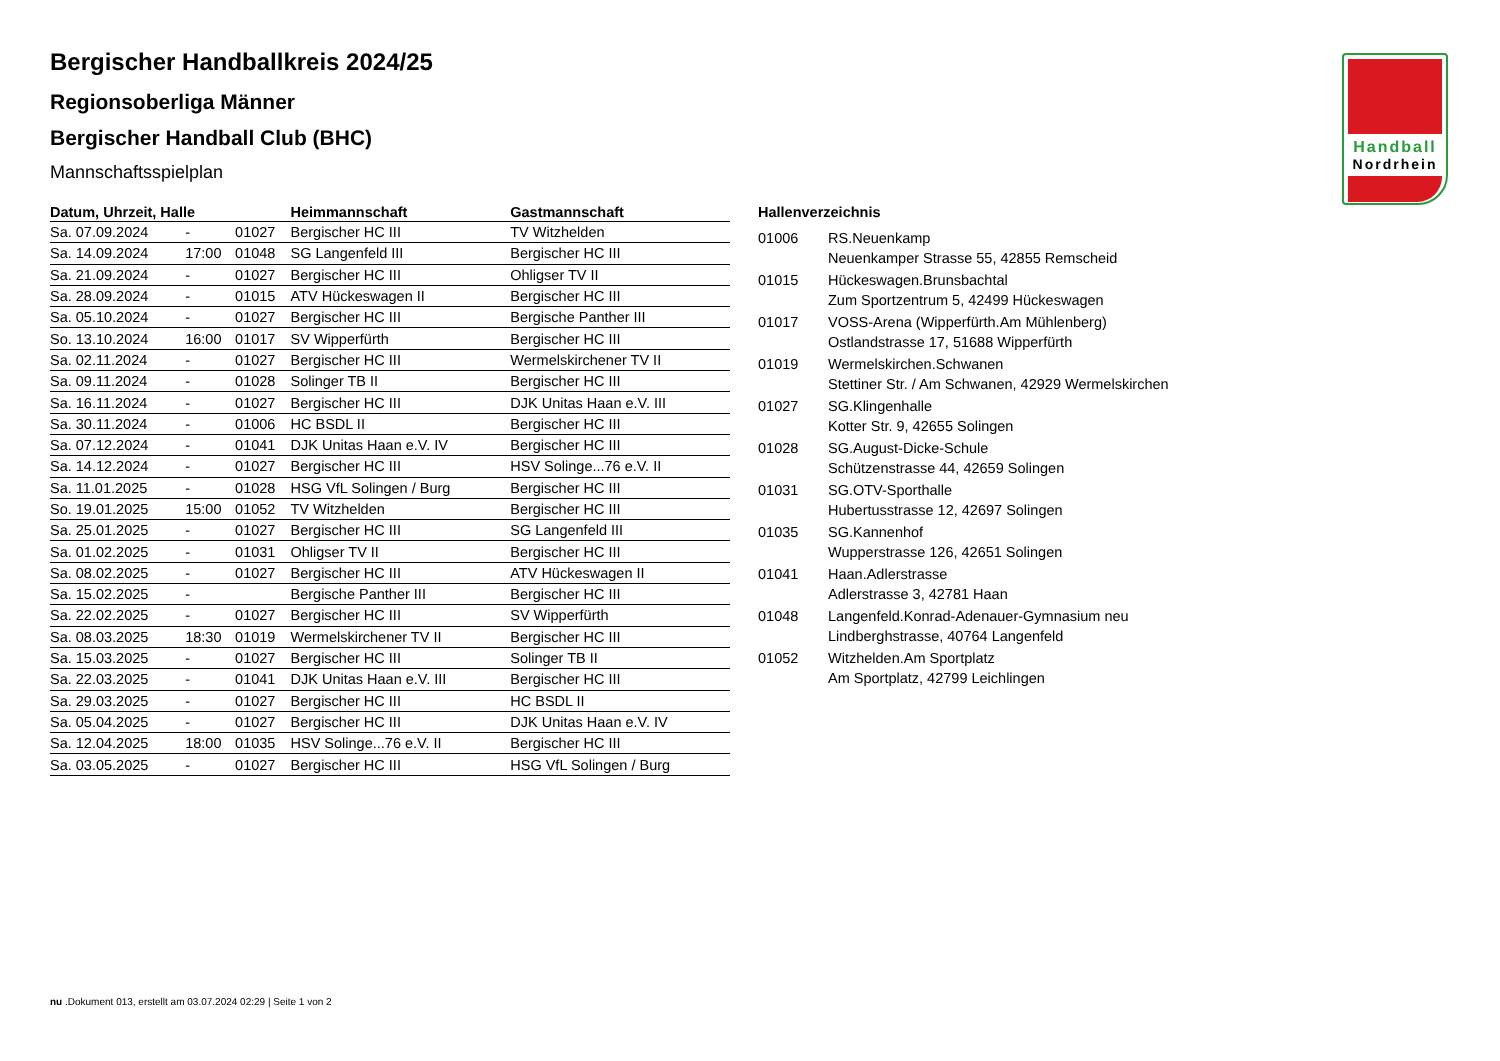Handball
Nordrhein
Bergischer Handballkreis 2024/25
Regionsoberliga Männer
Bergischer Handball Club (BHC)
Mannschaftsspielplan
| Datum, Uhrzeit, Halle | | | Heimmannschaft | Gastmannschaft |
| --- | --- | --- | --- | --- |
| Sa. 07.09.2024 | - | 01027 | Bergischer HC III | TV Witzhelden |
| Sa. 14.09.2024 | 17:00 | 01048 | SG Langenfeld III | Bergischer HC III |
| Sa. 21.09.2024 | - | 01027 | Bergischer HC III | Ohligser TV II |
| Sa. 28.09.2024 | - | 01015 | ATV Hückeswagen II | Bergischer HC III |
| Sa. 05.10.2024 | - | 01027 | Bergischer HC III | Bergische Panther III |
| So. 13.10.2024 | 16:00 | 01017 | SV Wipperfürth | Bergischer HC III |
| Sa. 02.11.2024 | - | 01027 | Bergischer HC III | Wermelskirchener TV II |
| Sa. 09.11.2024 | - | 01028 | Solinger TB II | Bergischer HC III |
| Sa. 16.11.2024 | - | 01027 | Bergischer HC III | DJK Unitas Haan e.V. III |
| Sa. 30.11.2024 | - | 01006 | HC BSDL II | Bergischer HC III |
| Sa. 07.12.2024 | - | 01041 | DJK Unitas Haan e.V. IV | Bergischer HC III |
| Sa. 14.12.2024 | - | 01027 | Bergischer HC III | HSV Solinge...76 e.V. II |
| Sa. 11.01.2025 | - | 01028 | HSG VfL Solingen / Burg | Bergischer HC III |
| So. 19.01.2025 | 15:00 | 01052 | TV Witzhelden | Bergischer HC III |
| Sa. 25.01.2025 | - | 01027 | Bergischer HC III | SG Langenfeld III |
| Sa. 01.02.2025 | - | 01031 | Ohligser TV II | Bergischer HC III |
| Sa. 08.02.2025 | - | 01027 | Bergischer HC III | ATV Hückeswagen II |
| Sa. 15.02.2025 | - | | Bergische Panther III | Bergischer HC III |
| Sa. 22.02.2025 | - | 01027 | Bergischer HC III | SV Wipperfürth |
| Sa. 08.03.2025 | 18:30 | 01019 | Wermelskirchener TV II | Bergischer HC III |
| Sa. 15.03.2025 | - | 01027 | Bergischer HC III | Solinger TB II |
| Sa. 22.03.2025 | - | 01041 | DJK Unitas Haan e.V. III | Bergischer HC III |
| Sa. 29.03.2025 | - | 01027 | Bergischer HC III | HC BSDL II |
| Sa. 05.04.2025 | - | 01027 | Bergischer HC III | DJK Unitas Haan e.V. IV |
| Sa. 12.04.2025 | 18:00 | 01035 | HSV Solinge...76 e.V. II | Bergischer HC III |
| Sa. 03.05.2025 | - | 01027 | Bergischer HC III | HSG VfL Solingen / Burg |
Hallenverzeichnis
| 01006 | RS.Neuenkamp Neuenkamper Strasse 55, 42855 Remscheid |
| 01015 | Hückeswagen.Brunsbachtal Zum Sportzentrum 5, 42499 Hückeswagen |
| 01017 | VOSS-Arena (Wipperfürth.Am Mühlenberg) Ostlandstrasse 17, 51688 Wipperfürth |
| 01019 | Wermelskirchen.Schwanen Stettiner Str. / Am Schwanen, 42929 Wermelskirchen |
| 01027 | SG.Klingenhalle Kotter Str. 9, 42655 Solingen |
| 01028 | SG.August-Dicke-Schule Schützenstrasse 44, 42659 Solingen |
| 01031 | SG.OTV-Sporthalle Hubertusstrasse 12, 42697 Solingen |
| 01035 | SG.Kannenhof Wupperstrasse 126, 42651 Solingen |
| 01041 | Haan.Adlerstrasse Adlerstrasse 3, 42781 Haan |
| 01048 | Langenfeld.Konrad-Adenauer-Gymnasium neu Lindberghstrasse, 40764 Langenfeld |
| 01052 | Witzhelden.Am Sportplatz Am Sportplatz, 42799 Leichlingen |
nu .Dokument 013, erstellt am 03.07.2024 02:29 | Seite 1 von 2